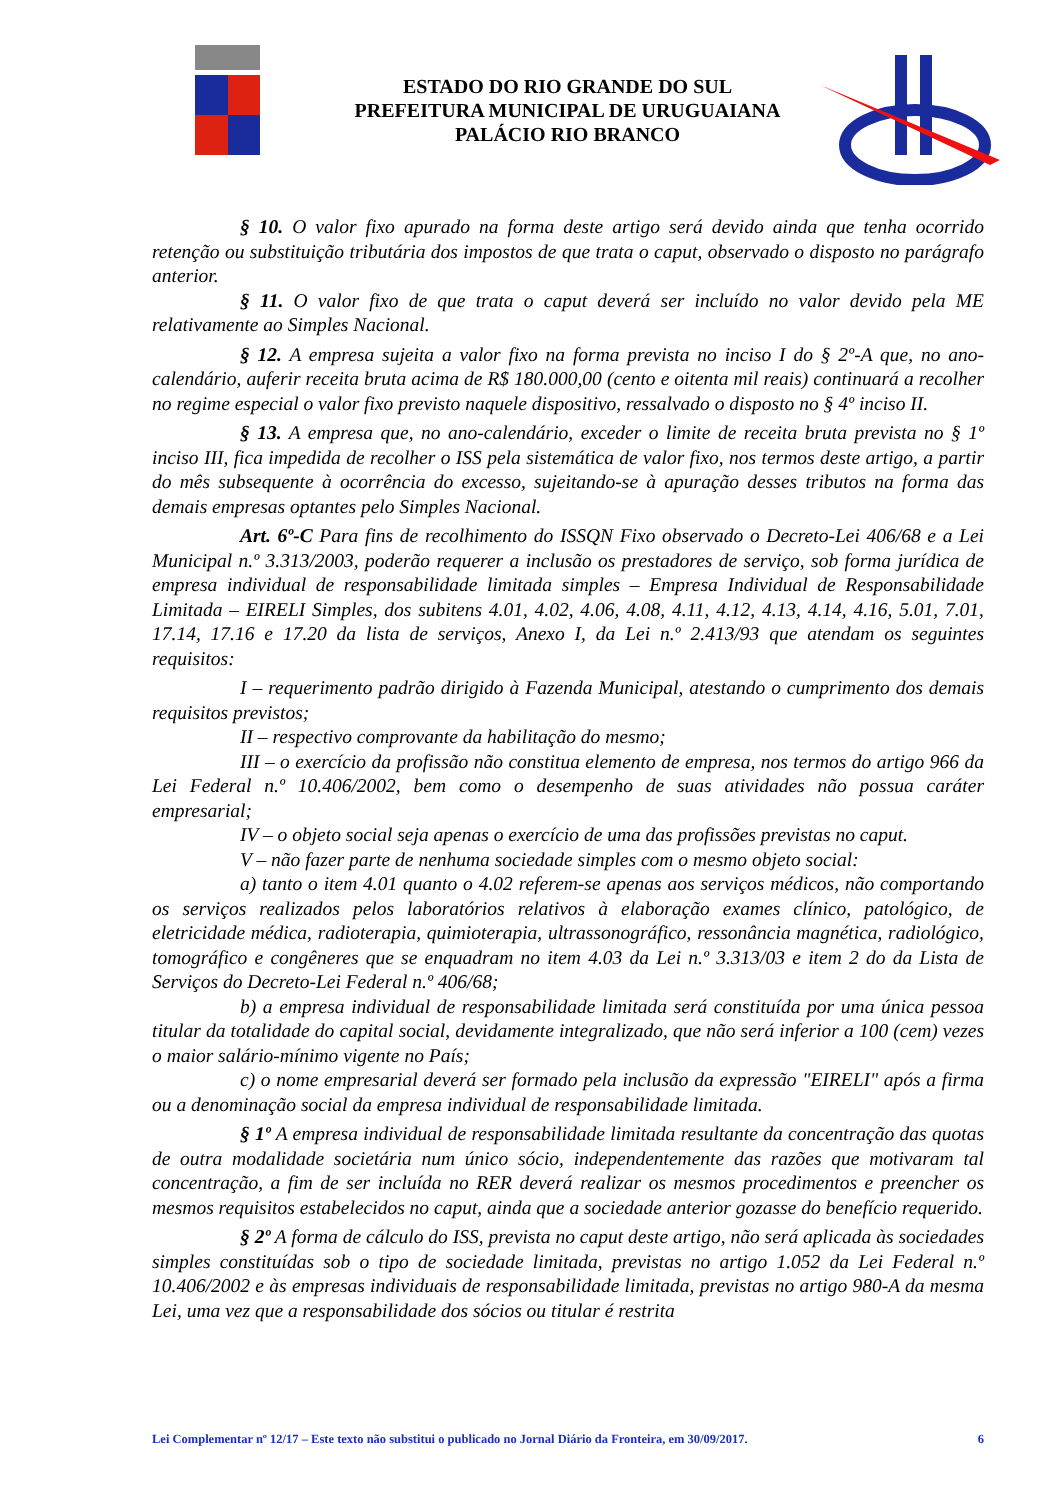ESTADO DO RIO GRANDE DO SUL
PREFEITURA MUNICIPAL DE URUGUAIANA
PALÁCIO RIO BRANCO
§ 10. O valor fixo apurado na forma deste artigo será devido ainda que tenha ocorrido retenção ou substituição tributária dos impostos de que trata o caput, observado o disposto no parágrafo anterior.
§ 11. O valor fixo de que trata o caput deverá ser incluído no valor devido pela ME relativamente ao Simples Nacional.
§ 12. A empresa sujeita a valor fixo na forma prevista no inciso I do § 2º-A que, no ano-calendário, auferir receita bruta acima de R$ 180.000,00 (cento e oitenta mil reais) continuará a recolher no regime especial o valor fixo previsto naquele dispositivo, ressalvado o disposto no § 4º inciso II.
§ 13. A empresa que, no ano-calendário, exceder o limite de receita bruta prevista no § 1º inciso III, fica impedida de recolher o ISS pela sistemática de valor fixo, nos termos deste artigo, a partir do mês subsequente à ocorrência do excesso, sujeitando-se à apuração desses tributos na forma das demais empresas optantes pelo Simples Nacional.
Art. 6º-C Para fins de recolhimento do ISSQN Fixo observado o Decreto-Lei 406/68 e a Lei Municipal n.º 3.313/2003, poderão requerer a inclusão os prestadores de serviço, sob forma jurídica de empresa individual de responsabilidade limitada simples – Empresa Individual de Responsabilidade Limitada – EIRELI Simples, dos subitens 4.01, 4.02, 4.06, 4.08, 4.11, 4.12, 4.13, 4.14, 4.16, 5.01, 7.01, 17.14, 17.16 e 17.20 da lista de serviços, Anexo I, da Lei n.º 2.413/93 que atendam os seguintes requisitos:
I – requerimento padrão dirigido à Fazenda Municipal, atestando o cumprimento dos demais requisitos previstos;
II – respectivo comprovante da habilitação do mesmo;
III – o exercício da profissão não constitua elemento de empresa, nos termos do artigo 966 da Lei Federal n.º 10.406/2002, bem como o desempenho de suas atividades não possua caráter empresarial;
IV – o objeto social seja apenas o exercício de uma das profissões previstas no caput.
V – não fazer parte de nenhuma sociedade simples com o mesmo objeto social:
a) tanto o item 4.01 quanto o 4.02 referem-se apenas aos serviços médicos, não comportando os serviços realizados pelos laboratórios relativos à elaboração exames clínico, patológico, de eletricidade médica, radioterapia, quimioterapia, ultrassonográfico, ressonância magnética, radiológico, tomográfico e congêneres que se enquadram no item 4.03 da Lei n.º 3.313/03 e item 2 do da Lista de Serviços do Decreto-Lei Federal n.º 406/68;
b) a empresa individual de responsabilidade limitada será constituída por uma única pessoa titular da totalidade do capital social, devidamente integralizado, que não será inferior a 100 (cem) vezes o maior salário-mínimo vigente no País;
c) o nome empresarial deverá ser formado pela inclusão da expressão "EIRELI" após a firma ou a denominação social da empresa individual de responsabilidade limitada.
§ 1º A empresa individual de responsabilidade limitada resultante da concentração das quotas de outra modalidade societária num único sócio, independentemente das razões que motivaram tal concentração, a fim de ser incluída no RER deverá realizar os mesmos procedimentos e preencher os mesmos requisitos estabelecidos no caput, ainda que a sociedade anterior gozasse do benefício requerido.
§ 2º A forma de cálculo do ISS, prevista no caput deste artigo, não será aplicada às sociedades simples constituídas sob o tipo de sociedade limitada, previstas no artigo 1.052 da Lei Federal n.º 10.406/2002 e às empresas individuais de responsabilidade limitada, previstas no artigo 980-A da mesma Lei, uma vez que a responsabilidade dos sócios ou titular é restrita
Lei Complementar nº 12/17 – Este texto não substitui o publicado no Jornal Diário da Fronteira, em 30/09/2017. 6